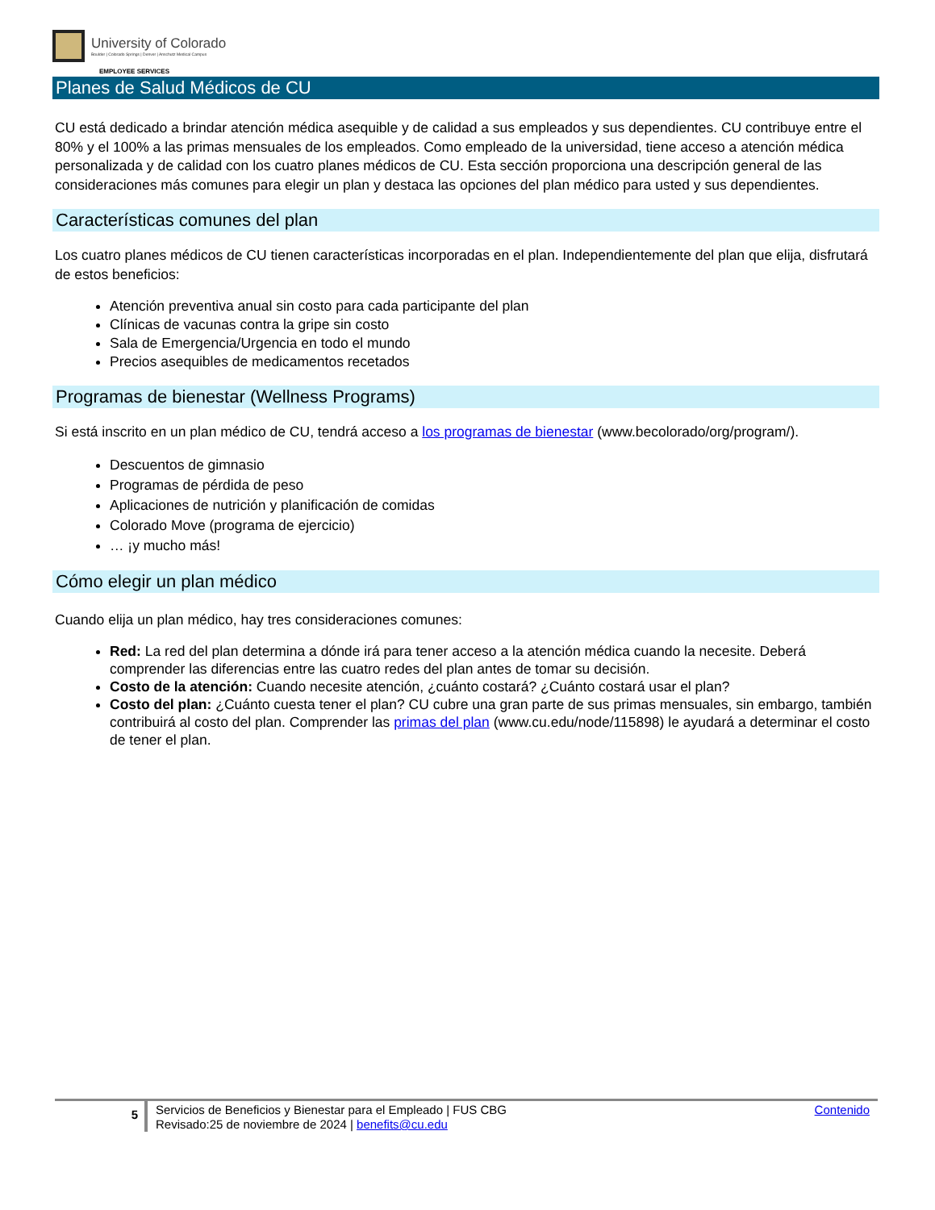University of Colorado
Boulder | Colorado Springs | Denver | Anschutz Medical Campus
EMPLOYEE SERVICES
Planes de Salud Médicos de CU
CU está dedicado a brindar atención médica asequible y de calidad a sus empleados y sus dependientes. CU contribuye entre el 80% y el 100% a las primas mensuales de los empleados. Como empleado de la universidad, tiene acceso a atención médica personalizada y de calidad con los cuatro planes médicos de CU. Esta sección proporciona una descripción general de las consideraciones más comunes para elegir un plan y destaca las opciones del plan médico para usted y sus dependientes.
Características comunes del plan
Los cuatro planes médicos de CU tienen características incorporadas en el plan. Independientemente del plan que elija, disfrutará de estos beneficios:
Atención preventiva anual sin costo para cada participante del plan
Clínicas de vacunas contra la gripe sin costo
Sala de Emergencia/Urgencia en todo el mundo
Precios asequibles de medicamentos recetados
Programas de bienestar (Wellness Programs)
Si está inscrito en un plan médico de CU, tendrá acceso a los programas de bienestar (www.becolorado/org/program/).
Descuentos de gimnasio
Programas de pérdida de peso
Aplicaciones de nutrición y planificación de comidas
Colorado Move (programa de ejercicio)
… ¡y mucho más!
Cómo elegir un plan médico
Cuando elija un plan médico, hay tres consideraciones comunes:
Red: La red del plan determina a dónde irá para tener acceso a la atención médica cuando la necesite. Deberá comprender las diferencias entre las cuatro redes del plan antes de tomar su decisión.
Costo de la atención: Cuando necesite atención, ¿cuánto costará? ¿Cuánto costará usar el plan?
Costo del plan: ¿Cuánto cuesta tener el plan? CU cubre una gran parte de sus primas mensuales, sin embargo, también contribuirá al costo del plan. Comprender las primas del plan (www.cu.edu/node/115898) le ayudará a determinar el costo de tener el plan.
5
Servicios de Beneficios y Bienestar para el Empleado | FUS CBG
Revisado:25 de noviembre de 2024 | benefits@cu.edu
Contenido